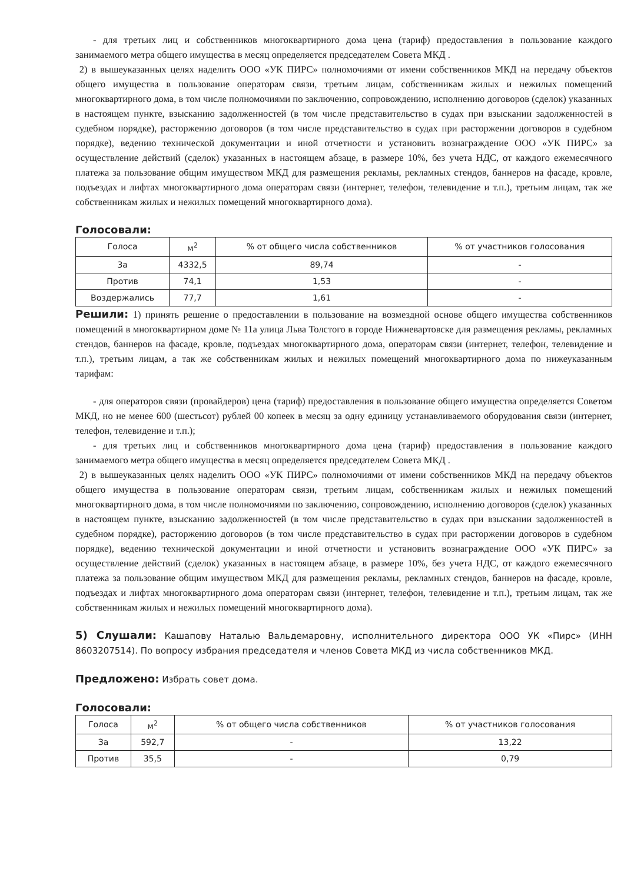- для третьих лиц и собственников многоквартирного дома цена (тариф) предоставления в пользование каждого занимаемого метра общего имущества в месяц определяется председателем Совета МКД .
2) в вышеуказанных целях наделить ООО «УК ПИРС» полномочиями от имени собственников МКД на передачу объектов общего имущества в пользование операторам связи, третьим лицам, собственникам жилых и нежилых помещений многоквартирного дома, в том числе полномочиями по заключению, сопровождению, исполнению договоров (сделок) указанных в настоящем пункте, взысканию задолженностей (в том числе представительство в судах при взыскании задолженностей в судебном порядке), расторжению договоров (в том числе представительство в судах при расторжении договоров в судебном порядке), ведению технической документации и иной отчетности и установить вознаграждение ООО «УК ПИРС» за осуществление действий (сделок) указанных в настоящем абзаце, в размере 10%, без учета НДС, от каждого ежемесячного платежа за пользование общим имуществом МКД для размещения рекламы, рекламных стендов, баннеров на фасаде, кровле, подъездах и лифтах многоквартирного дома операторам связи (интернет, телефон, телевидение и т.п.), третьим лицам, так же собственникам жилых и нежилых помещений многоквартирного дома).
Голосовали:
| Голоса | м<sup>2</sup> | % от общего числа собственников | % от участников голосования |
| --- | --- | --- | --- |
| За | 4332,5 | 89,74 | - |
| Против | 74,1 | 1,53 | - |
| Воздержались | 77,7 | 1,61 | - |
Решили: 1) принять решение о предоставлении в пользование на возмездной основе общего имущества собственников помещений в многоквартирном доме № 11а улица Льва Толстого в городе Нижневартовске для размещения рекламы, рекламных стендов, баннеров на фасаде, кровле, подъездах многоквартирного дома, операторам связи (интернет, телефон, телевидение и т.п.), третьим лицам, а так же собственникам жилых и нежилых помещений многоквартирного дома по нижеуказанным тарифам:
- для операторов связи (провайдеров) цена (тариф) предоставления в пользование общего имущества определяется Советом МКД, но не менее 600 (шестьсот) рублей 00 копеек в месяц за одну единицу устанавливаемого оборудования связи (интернет, телефон, телевидение и т.п.);
- для третьих лиц и собственников многоквартирного дома цена (тариф) предоставления в пользование каждого занимаемого метра общего имущества в месяц определяется председателем Совета МКД .
2) в вышеуказанных целях наделить ООО «УК ПИРС» полномочиями от имени собственников МКД на передачу объектов общего имущества в пользование операторам связи, третьим лицам, собственникам жилых и нежилых помещений многоквартирного дома, в том числе полномочиями по заключению, сопровождению, исполнению договоров (сделок) указанных в настоящем пункте, взысканию задолженностей (в том числе представительство в судах при взыскании задолженностей в судебном порядке), расторжению договоров (в том числе представительство в судах при расторжении договоров в судебном порядке), ведению технической документации и иной отчетности и установить вознаграждение ООО «УК ПИРС» за осуществление действий (сделок) указанных в настоящем абзаце, в размере 10%, без учета НДС, от каждого ежемесячного платежа за пользование общим имуществом МКД для размещения рекламы, рекламных стендов, баннеров на фасаде, кровле, подъездах и лифтах многоквартирного дома операторам связи (интернет, телефон, телевидение и т.п.), третьим лицам, так же собственникам жилых и нежилых помещений многоквартирного дома).
5) Слушали: Кашапову Наталью Вальдемаровну, исполнительного директора ООО УК «Пирс» (ИНН 8603207514). По вопросу избрания председателя и членов Совета МКД из числа собственников МКД.
Предложено: Избрать совет дома.
Голосовали:
| Голоса | м<sup>2</sup> | % от общего числа собственников | % от участников голосования |
| --- | --- | --- | --- |
| За | 592,7 | - | 13,22 |
| Против | 35,5 | - | 0,79 |